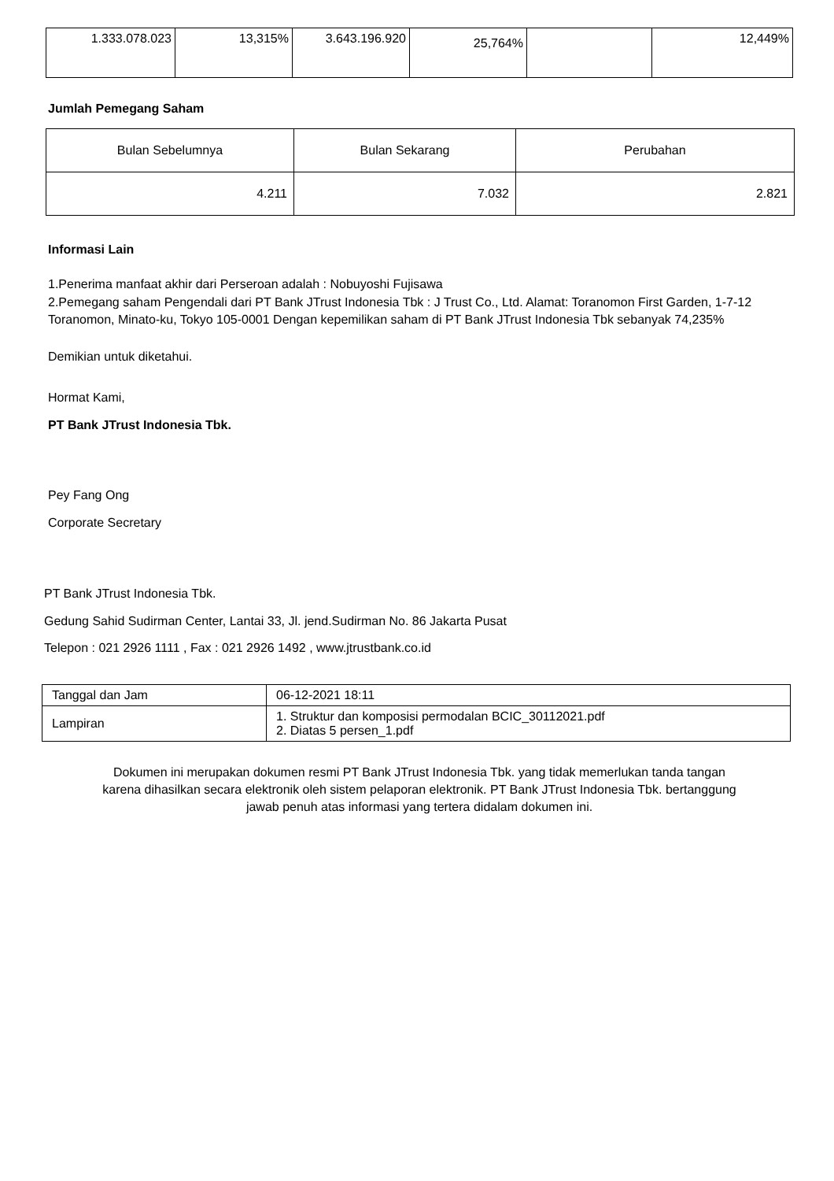| 1.333.078.023 | 13,315% | 3.643.196.920 | 25,764% | | 12,449% |
Jumlah Pemegang Saham
| Bulan Sebelumnya | Bulan Sekarang | Perubahan |
| --- | --- | --- |
| 4.211 | 7.032 | 2.821 |
Informasi Lain
1.Penerima manfaat akhir dari Perseroan adalah : Nobuyoshi Fujisawa
2.Pemegang saham Pengendali dari PT Bank JTrust Indonesia Tbk : J Trust Co., Ltd. Alamat: Toranomon First Garden, 1-7-12 Toranomon, Minato-ku, Tokyo 105-0001 Dengan kepemilikan saham di PT Bank JTrust Indonesia Tbk sebanyak 74,235%
Demikian untuk diketahui.
Hormat Kami,
PT Bank JTrust Indonesia Tbk.
Pey Fang Ong
Corporate Secretary
PT Bank JTrust Indonesia Tbk.
Gedung Sahid Sudirman Center, Lantai 33, Jl. jend.Sudirman No. 86 Jakarta Pusat
Telepon : 021 2926 1111 , Fax : 021 2926 1492 , www.jtrustbank.co.id
| Tanggal dan Jam | 06-12-2021 18:11 |
| Lampiran | 1. Struktur dan komposisi permodalan BCIC_30112021.pdf 2. Diatas 5 persen_1.pdf |
Dokumen ini merupakan dokumen resmi PT Bank JTrust Indonesia Tbk. yang tidak memerlukan tanda tangan
karena dihasilkan secara elektronik oleh sistem pelaporan elektronik. PT Bank JTrust Indonesia Tbk. bertanggung
jawab penuh atas informasi yang tertera didalam dokumen ini.